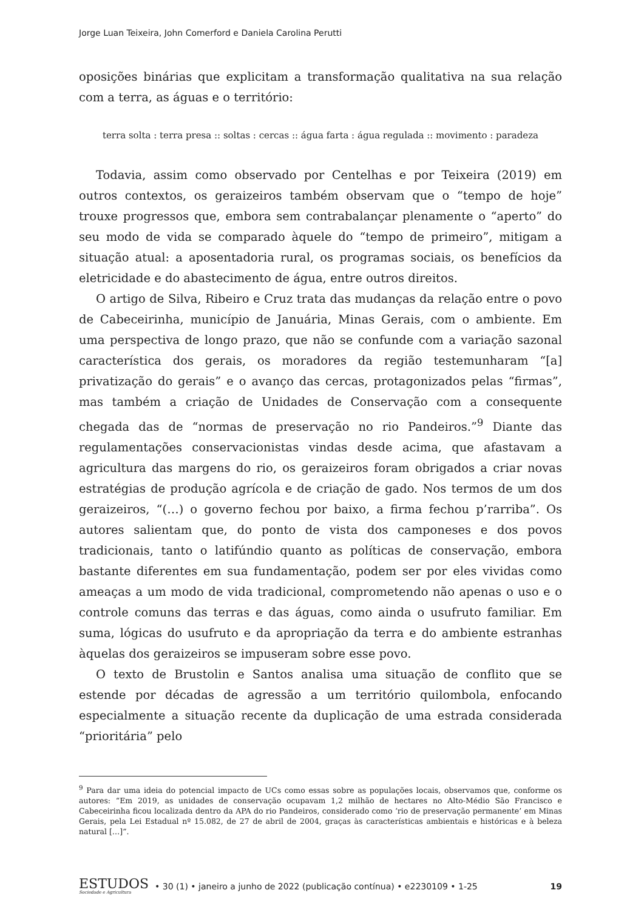Jorge Luan Teixeira, John Comerford e Daniela Carolina Perutti
oposições binárias que explicitam a transformação qualitativa na sua relação com a terra, as águas e o território:
terra solta : terra presa :: soltas : cercas :: água farta : água regulada :: movimento : paradeza
Todavia, assim como observado por Centelhas e por Teixeira (2019) em outros contextos, os geraizeiros também observam que o “tempo de hoje” trouxe progressos que, embora sem contrabalançar plenamente o “aperto” do seu modo de vida se comparado àquele do “tempo de primeiro”, mitigam a situação atual: a aposentadoria rural, os programas sociais, os benefícios da eletricidade e do abastecimento de água, entre outros direitos.
O artigo de Silva, Ribeiro e Cruz trata das mudanças da relação entre o povo de Cabeceirinha, município de Januária, Minas Gerais, com o ambiente. Em uma perspectiva de longo prazo, que não se confunde com a variação sazonal característica dos gerais, os moradores da região testemunharam “[a] privatização do gerais” e o avanço das cercas, protagonizados pelas “firmas”, mas também a criação de Unidades de Conservação com a consequente chegada das de “normas de preservação no rio Pandeiros.”<sup>9</sup> Diante das regulamentações conservacionistas vindas desde acima, que afastavam a agricultura das margens do rio, os geraizeiros foram obrigados a criar novas estratégias de produção agrícola e de criação de gado. Nos termos de um dos geraizeiros, “(…) o governo fechou por baixo, a firma fechou p’rarriba”. Os autores salientam que, do ponto de vista dos camponeses e dos povos tradicionais, tanto o latifúndio quanto as políticas de conservação, embora bastante diferentes em sua fundamentação, podem ser por eles vividas como ameaças a um modo de vida tradicional, comprometendo não apenas o uso e o controle comuns das terras e das águas, como ainda o usufruto familiar. Em suma, lógicas do usufruto e da apropriação da terra e do ambiente estranhas àquelas dos geraizeiros se impuseram sobre esse povo.
O texto de Brustolin e Santos analisa uma situação de conflito que se estende por décadas de agressão a um território quilombola, enfocando especialmente a situação recente da duplicação de uma estrada considerada “prioritária” pelo
<sup>9</sup> Para dar uma ideia do potencial impacto de UCs como essas sobre as populações locais, observamos que, conforme os autores: “Em 2019, as unidades de conservação ocupavam 1,2 milhão de hectares no Alto-Médio São Francisco e Cabeceirinha ficou localizada dentro da APA do rio Pandeiros, considerado como ‘rio de preservação permanente’ em Minas Gerais, pela Lei Estadual nº 15.082, de 27 de abril de 2004, graças às características ambientais e históricas e à beleza natural […]”.
ESTUDOS
Sociedade e Agricultura • 30 (1) • janeiro a junho de 2022 (publicação contínua) • e2230109 • 1-25 19